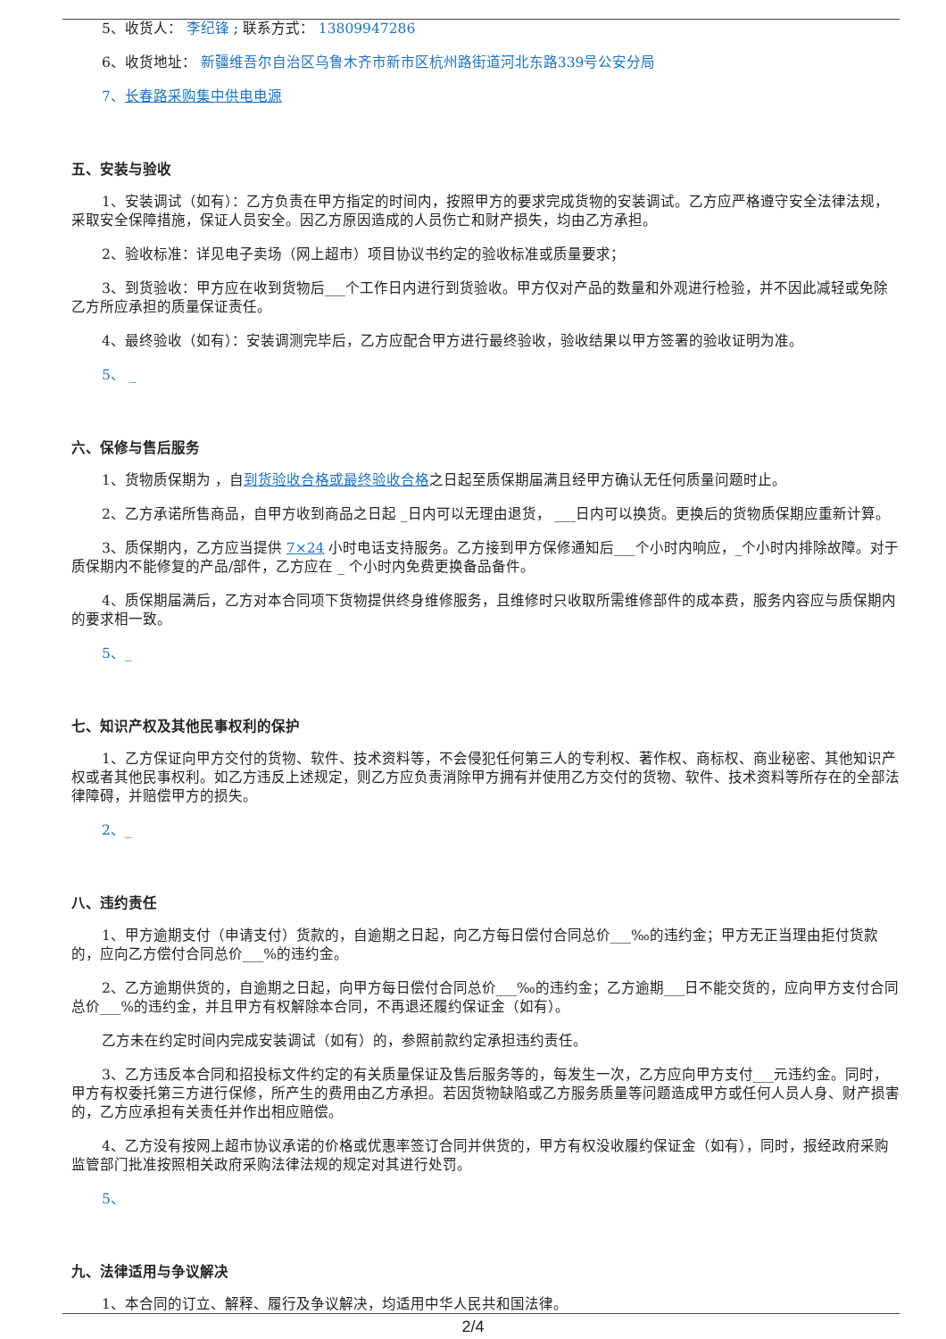5、收货人： 李纪锋 ; 联系方式： 13809947286
6、收货地址： 新疆维吾尔自治区乌鲁木齐市新市区杭州路街道河北东路339号公安分局
7、长春路采购集中供电电源
五、安装与验收
1、安装调试（如有）：乙方负责在甲方指定的时间内，按照甲方的要求完成货物的安装调试。乙方应严格遵守安全法律法规，采取安全保障措施，保证人员安全。因乙方原因造成的人员伤亡和财产损失，均由乙方承担。
2、验收标准：详见电子卖场（网上超市）项目协议书约定的验收标准或质量要求；
3、到货验收：甲方应在收到货物后___个工作日内进行到货验收。甲方仅对产品的数量和外观进行检验，并不因此减轻或免除乙方所应承担的质量保证责任。
4、最终验收（如有）：安装调测完毕后，乙方应配合甲方进行最终验收，验收结果以甲方签署的验收证明为准。
5、 _
六、保修与售后服务
1、货物质保期为 ，自到货验收合格或最终验收合格之日起至质保期届满且经甲方确认无任何质量问题时止。
2、乙方承诺所售商品，自甲方收到商品之日起 _日内可以无理由退货， ___日内可以换货。更换后的货物质保期应重新计算。
3、质保期内，乙方应当提供 7×24 小时电话支持服务。乙方接到甲方保修通知后___个小时内响应，_个小时内排除故障。对于质保期内不能修复的产品/部件，乙方应在 _ 个小时内免费更换备品备件。
4、质保期届满后，乙方对本合同项下货物提供终身维修服务，且维修时只收取所需维修部件的成本费，服务内容应与质保期内的要求相一致。
5、_
七、知识产权及其他民事权利的保护
1、乙方保证向甲方交付的货物、软件、技术资料等，不会侵犯任何第三人的专利权、著作权、商标权、商业秘密、其他知识产权或者其他民事权利。如乙方违反上述规定，则乙方应负责消除甲方拥有并使用乙方交付的货物、软件、技术资料等所存在的全部法律障碍，并赔偿甲方的损失。
2、_
八、违约责任
1、甲方逾期支付（申请支付）货款的，自逾期之日起，向乙方每日偿付合同总价___‰的违约金；甲方无正当理由拒付货款的，应向乙方偿付合同总价___%的违约金。
2、乙方逾期供货的，自逾期之日起，向甲方每日偿付合同总价___‰的违约金；乙方逾期___日不能交货的，应向甲方支付合同总价___%的违约金，并且甲方有权解除本合同，不再退还履约保证金（如有）。
乙方未在约定时间内完成安装调试（如有）的，参照前款约定承担违约责任。
3、乙方违反本合同和招投标文件约定的有关质量保证及售后服务等的，每发生一次，乙方应向甲方支付___元违约金。同时，甲方有权委托第三方进行保修，所产生的费用由乙方承担。若因货物缺陷或乙方服务质量等问题造成甲方或任何人员人身、财产损害的，乙方应承担有关责任并作出相应赔偿。
4、乙方没有按网上超市协议承诺的价格或优惠率签订合同并供货的，甲方有权没收履约保证金（如有），同时，报经政府采购监管部门批准按照相关政府采购法律法规的规定对其进行处罚。
5、
九、法律适用与争议解决
1、本合同的订立、解释、履行及争议解决，均适用中华人民共和国法律。
2/4